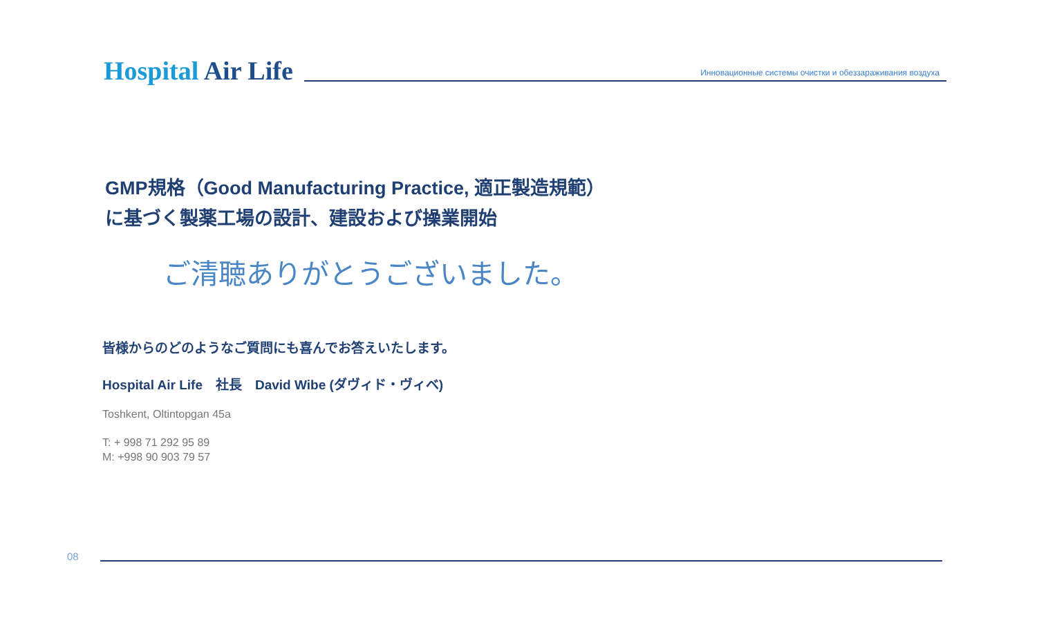Hospital Air Life
Инновационные системы очистки и обеззараживания воздуха
GMP規格（Good Manufacturing Practice, 適正製造規範）
に基づく製薬工場の設計、建設および操業開始
ご清聴ありがとうございました。
皆様からのどのようなご質問にも喜んでお答えいたします。
Hospital Air Life　社長　David Wibe (ダヴィド・ヴィベ)
Toshkent, Oltintopgan 45a
T: + 998 71 292 95 89
M: +998 90 903 79 57
08